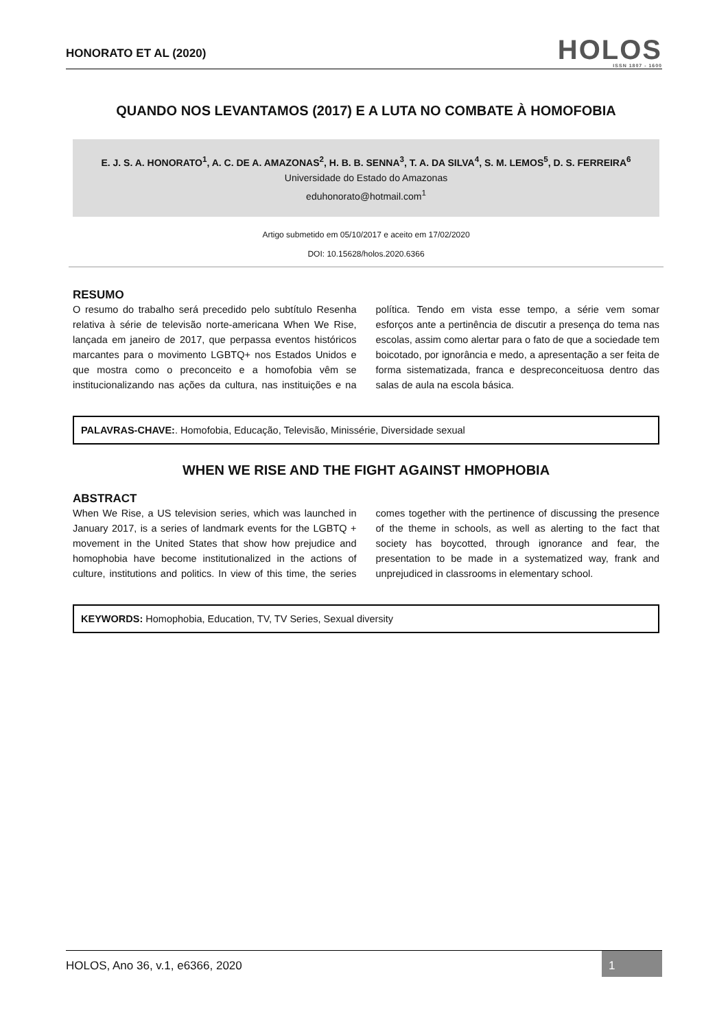HONORATO ET AL (2020)
HOLOS
ISSN 1807 - 1600
QUANDO NOS LEVANTAMOS (2017) E A LUTA NO COMBATE À HOMOFOBIA
E. J. S. A. HONORATO<sup>1</sup>, A. C. DE A. AMAZONAS<sup>2</sup>, H. B. B. SENNA<sup>3</sup>, T. A. DA SILVA<sup>4</sup>, S. M. LEMOS<sup>5</sup>, D. S. FERREIRA<sup>6</sup>
Universidade do Estado do Amazonas
eduhonorato@hotmail.com<sup>1</sup>
Artigo submetido em 05/10/2017 e aceito em 17/02/2020
DOI: 10.15628/holos.2020.6366
RESUMO
O resumo do trabalho será precedido pelo subtítulo Resenha relativa à série de televisão norte-americana When We Rise, lançada em janeiro de 2017, que perpassa eventos históricos marcantes para o movimento LGBTQ+ nos Estados Unidos e que mostra como o preconceito e a homofobia vêm se institucionalizando nas ações da cultura, nas instituições e na política. Tendo em vista esse tempo, a série vem somar esforços ante a pertinência de discutir a presença do tema nas escolas, assim como alertar para o fato de que a sociedade tem boicotado, por ignorância e medo, a apresentação a ser feita de forma sistematizada, franca e despreconceituosa dentro das salas de aula na escola básica.
PALAVRAS-CHAVE:. Homofobia, Educação, Televisão, Minissérie, Diversidade sexual
WHEN WE RISE AND THE FIGHT AGAINST HMOPHOBIA
ABSTRACT
When We Rise, a US television series, which was launched in January 2017, is a series of landmark events for the LGBTQ + movement in the United States that show how prejudice and homophobia have become institutionalized in the actions of culture, institutions and politics. In view of this time, the series comes together with the pertinence of discussing the presence of the theme in schools, as well as alerting to the fact that society has boycotted, through ignorance and fear, the presentation to be made in a systematized way, frank and unprejudiced in classrooms in elementary school.
KEYWORDS: Homophobia, Education, TV, TV Series, Sexual diversity
HOLOS, Ano 36, v.1, e6366, 2020
1